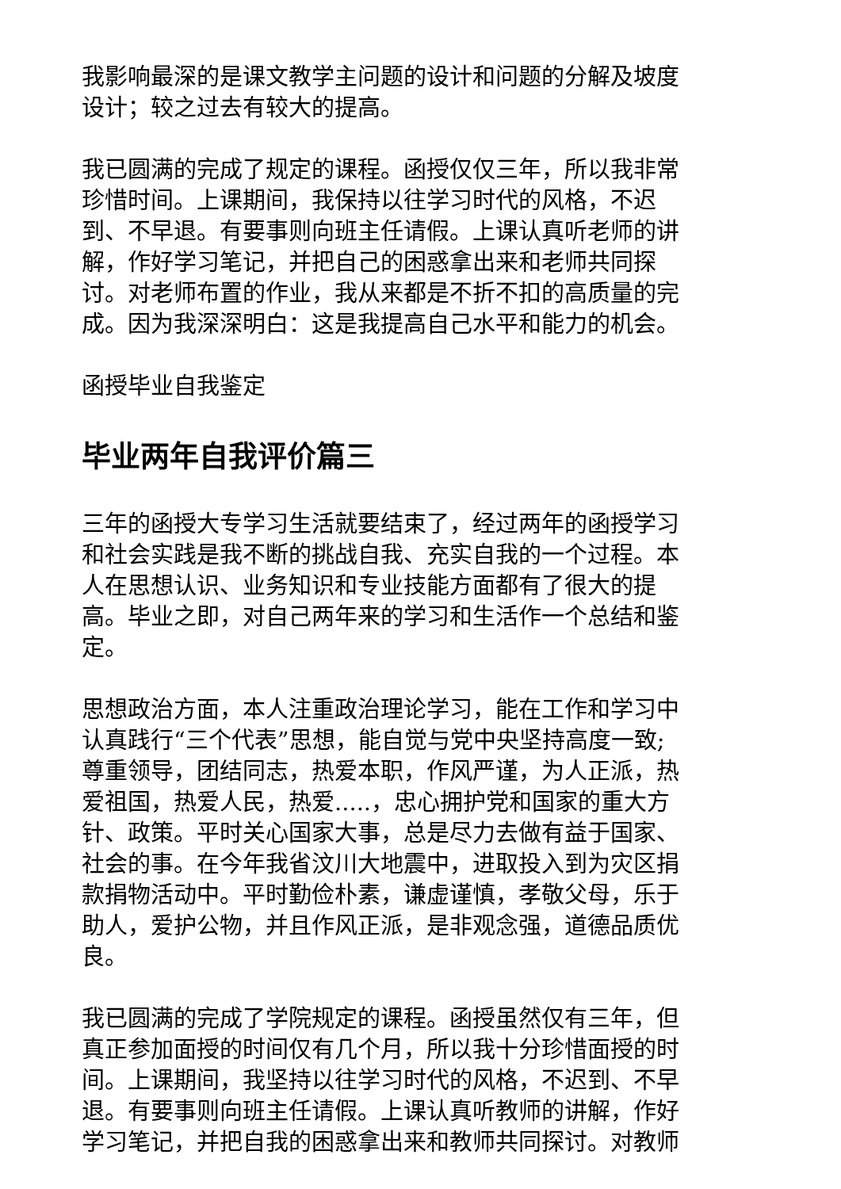我影响最深的是课文教学主问题的设计和问题的分解及坡度设计；较之过去有较大的提高。
我已圆满的完成了规定的课程。函授仅仅三年，所以我非常珍惜时间。上课期间，我保持以往学习时代的风格，不迟到、不早退。有要事则向班主任请假。上课认真听老师的讲解，作好学习笔记，并把自己的困惑拿出来和老师共同探讨。对老师布置的作业，我从来都是不折不扣的高质量的完成。因为我深深明白：这是我提高自己水平和能力的机会。
函授毕业自我鉴定
毕业两年自我评价篇三
三年的函授大专学习生活就要结束了，经过两年的函授学习和社会实践是我不断的挑战自我、充实自我的一个过程。本人在思想认识、业务知识和专业技能方面都有了很大的提高。毕业之即，对自己两年来的学习和生活作一个总结和鉴定。
思想政治方面，本人注重政治理论学习，能在工作和学习中认真践行“三个代表”思想，能自觉与党中央坚持高度一致;尊重领导，团结同志，热爱本职，作风严谨，为人正派，热爱祖国，热爱人民，热爱.....，忠心拥护党和国家的重大方针、政策。平时关心国家大事，总是尽力去做有益于国家、社会的事。在今年我省汶川大地震中，进取投入到为灾区捐款捐物活动中。平时勤俭朴素，谦虚谨慎，孝敬父母，乐于助人，爱护公物，并且作风正派，是非观念强，道德品质优良。
我已圆满的完成了学院规定的课程。函授虽然仅有三年，但真正参加面授的时间仅有几个月，所以我十分珍惜面授的时间。上课期间，我坚持以往学习时代的风格，不迟到、不早退。有要事则向班主任请假。上课认真听教师的讲解，作好学习笔记，并把自我的困惑拿出来和教师共同探讨。对教师